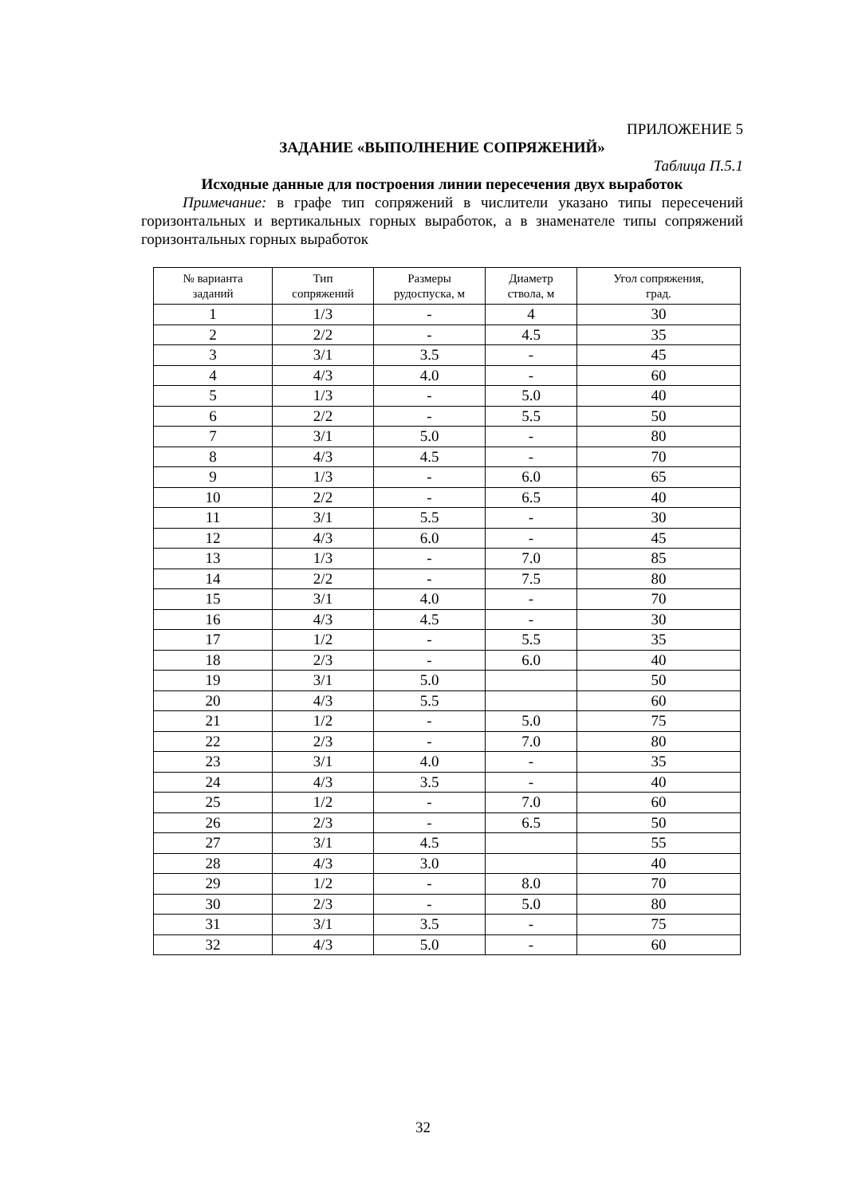ПРИЛОЖЕНИЕ 5
ЗАДАНИЕ «ВЫПОЛНЕНИЕ СОПРЯЖЕНИЙ»
Таблица П.5.1
Исходные данные для построения линии пересечения двух выработок
Примечание: в графе тип сопряжений в числители указано типы пересечений горизонтальных и вертикальных горных выработок, а в знаменателе типы сопряжений горизонтальных горных выработок
| № варианта заданий | Тип сопряжений | Размеры рудоспуска, м | Диаметр ствола, м | Угол сопряжения, град. |
| --- | --- | --- | --- | --- |
| 1 | 1/3 | - | 4 | 30 |
| 2 | 2/2 | - | 4.5 | 35 |
| 3 | 3/1 | 3.5 | - | 45 |
| 4 | 4/3 | 4.0 | - | 60 |
| 5 | 1/3 | - | 5.0 | 40 |
| 6 | 2/2 | - | 5.5 | 50 |
| 7 | 3/1 | 5.0 | - | 80 |
| 8 | 4/3 | 4.5 | - | 70 |
| 9 | 1/3 | - | 6.0 | 65 |
| 10 | 2/2 | - | 6.5 | 40 |
| 11 | 3/1 | 5.5 | - | 30 |
| 12 | 4/3 | 6.0 | - | 45 |
| 13 | 1/3 | - | 7.0 | 85 |
| 14 | 2/2 | - | 7.5 | 80 |
| 15 | 3/1 | 4.0 | - | 70 |
| 16 | 4/3 | 4.5 | - | 30 |
| 17 | 1/2 | - | 5.5 | 35 |
| 18 | 2/3 | - | 6.0 | 40 |
| 19 | 3/1 | 5.0 | | 50 |
| 20 | 4/3 | 5.5 | | 60 |
| 21 | 1/2 | - | 5.0 | 75 |
| 22 | 2/3 | - | 7.0 | 80 |
| 23 | 3/1 | 4.0 | - | 35 |
| 24 | 4/3 | 3.5 | - | 40 |
| 25 | 1/2 | - | 7.0 | 60 |
| 26 | 2/3 | - | 6.5 | 50 |
| 27 | 3/1 | 4.5 | | 55 |
| 28 | 4/3 | 3.0 | | 40 |
| 29 | 1/2 | - | 8.0 | 70 |
| 30 | 2/3 | - | 5.0 | 80 |
| 31 | 3/1 | 3.5 | - | 75 |
| 32 | 4/3 | 5.0 | - | 60 |
32